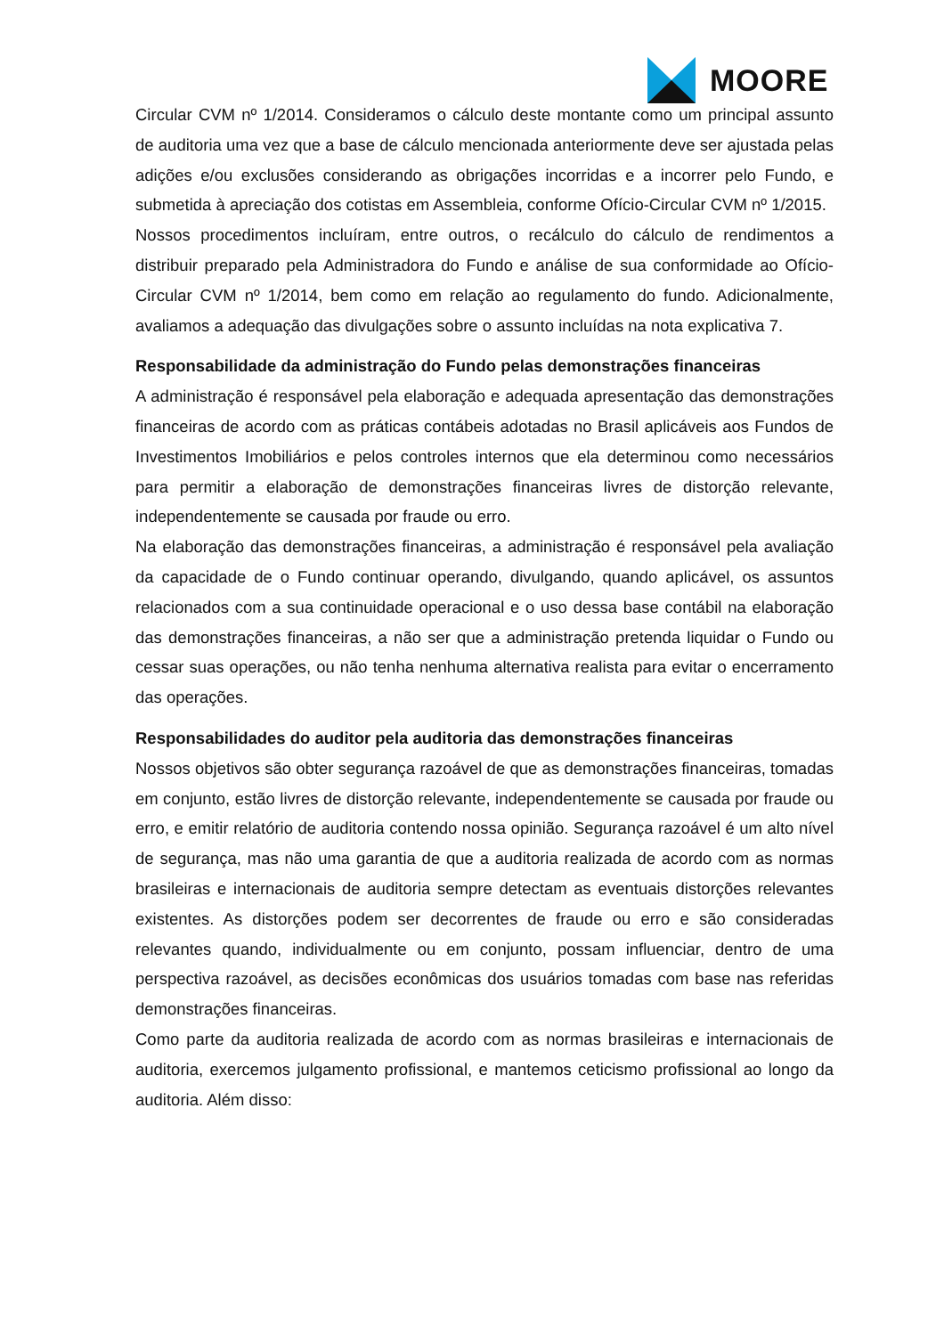MOORE
Circular CVM nº 1/2014. Consideramos o cálculo deste montante como um principal assunto de auditoria uma vez que a base de cálculo mencionada anteriormente deve ser ajustada pelas adições e/ou exclusões considerando as obrigações incorridas e a incorrer pelo Fundo, e submetida à apreciação dos cotistas em Assembleia, conforme Ofício-Circular CVM nº 1/2015.
Nossos procedimentos incluíram, entre outros, o recálculo do cálculo de rendimentos a distribuir preparado pela Administradora do Fundo e análise de sua conformidade ao Ofício-Circular CVM nº 1/2014, bem como em relação ao regulamento do fundo. Adicionalmente, avaliamos a adequação das divulgações sobre o assunto incluídas na nota explicativa 7.
Responsabilidade da administração do Fundo pelas demonstrações financeiras
A administração é responsável pela elaboração e adequada apresentação das demonstrações financeiras de acordo com as práticas contábeis adotadas no Brasil aplicáveis aos Fundos de Investimentos Imobiliários e pelos controles internos que ela determinou como necessários para permitir a elaboração de demonstrações financeiras livres de distorção relevante, independentemente se causada por fraude ou erro.
Na elaboração das demonstrações financeiras, a administração é responsável pela avaliação da capacidade de o Fundo continuar operando, divulgando, quando aplicável, os assuntos relacionados com a sua continuidade operacional e o uso dessa base contábil na elaboração das demonstrações financeiras, a não ser que a administração pretenda liquidar o Fundo ou cessar suas operações, ou não tenha nenhuma alternativa realista para evitar o encerramento das operações.
Responsabilidades do auditor pela auditoria das demonstrações financeiras
Nossos objetivos são obter segurança razoável de que as demonstrações financeiras, tomadas em conjunto, estão livres de distorção relevante, independentemente se causada por fraude ou erro, e emitir relatório de auditoria contendo nossa opinião. Segurança razoável é um alto nível de segurança, mas não uma garantia de que a auditoria realizada de acordo com as normas brasileiras e internacionais de auditoria sempre detectam as eventuais distorções relevantes existentes. As distorções podem ser decorrentes de fraude ou erro e são consideradas relevantes quando, individualmente ou em conjunto, possam influenciar, dentro de uma perspectiva razoável, as decisões econômicas dos usuários tomadas com base nas referidas demonstrações financeiras.
Como parte da auditoria realizada de acordo com as normas brasileiras e internacionais de auditoria, exercemos julgamento profissional, e mantemos ceticismo profissional ao longo da auditoria. Além disso: